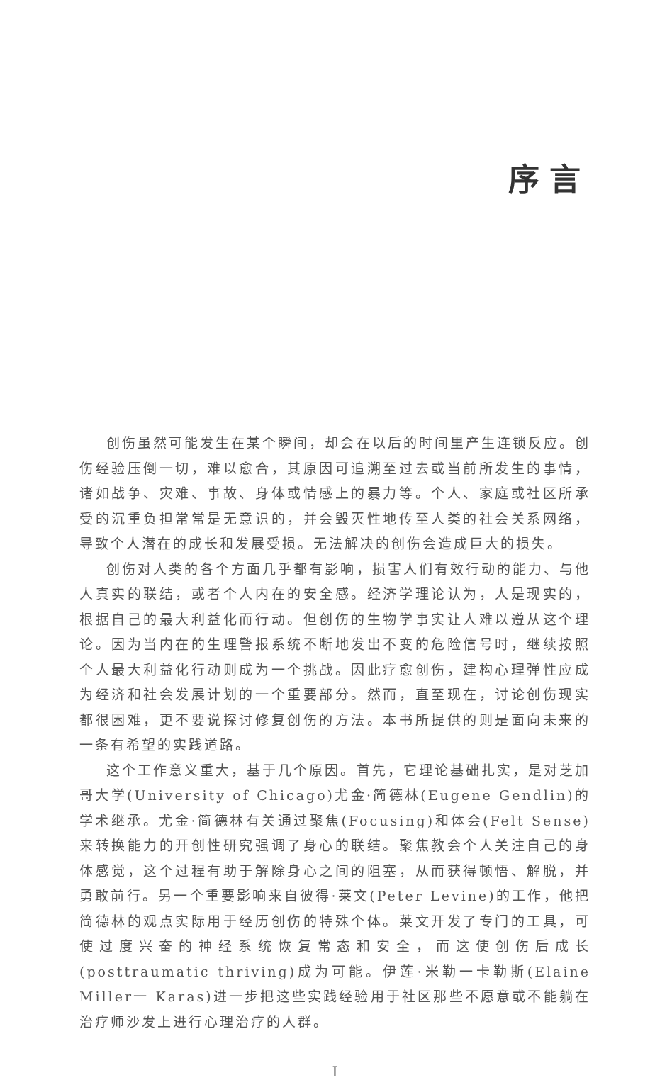序言
创伤虽然可能发生在某个瞬间，却会在以后的时间里产生连锁反应。创伤经验压倒一切，难以愈合，其原因可追溯至过去或当前所发生的事情，诸如战争、灾难、事故、身体或情感上的暴力等。个人、家庭或社区所承受的沉重负担常常是无意识的，并会毁灭性地传至人类的社会关系网络，导致个人潜在的成长和发展受损。无法解决的创伤会造成巨大的损失。
创伤对人类的各个方面几乎都有影响，损害人们有效行动的能力、与他人真实的联结，或者个人内在的安全感。经济学理论认为，人是现实的，根据自己的最大利益化而行动。但创伤的生物学事实让人难以遵从这个理论。因为当内在的生理警报系统不断地发出不变的危险信号时，继续按照个人最大利益化行动则成为一个挑战。因此疗愈创伤，建构心理弹性应成为经济和社会发展计划的一个重要部分。然而，直至现在，讨论创伤现实都很困难，更不要说探讨修复创伤的方法。本书所提供的则是面向未来的一条有希望的实践道路。
这个工作意义重大，基于几个原因。首先，它理论基础扎实，是对芝加哥大学(University of Chicago)尤金·简德林(Eugene Gendlin)的学术继承。尤金·简德林有关通过聚焦(Focusing)和体会(Felt Sense)来转换能力的开创性研究强调了身心的联结。聚焦教会个人关注自己的身体感觉，这个过程有助于解除身心之间的阻塞，从而获得顿悟、解脱，并勇敢前行。另一个重要影响来自彼得·莱文(Peter Levine)的工作，他把简德林的观点实际用于经历创伤的特殊个体。莱文开发了专门的工具，可使过度兴奋的神经系统恢复常态和安全，而这使创伤后成长(posttraumatic thriving)成为可能。伊莲·米勒一卡勒斯(Elaine Miller一 Karas)进一步把这些实践经验用于社区那些不愿意或不能躺在治疗师沙发上进行心理治疗的人群。
I